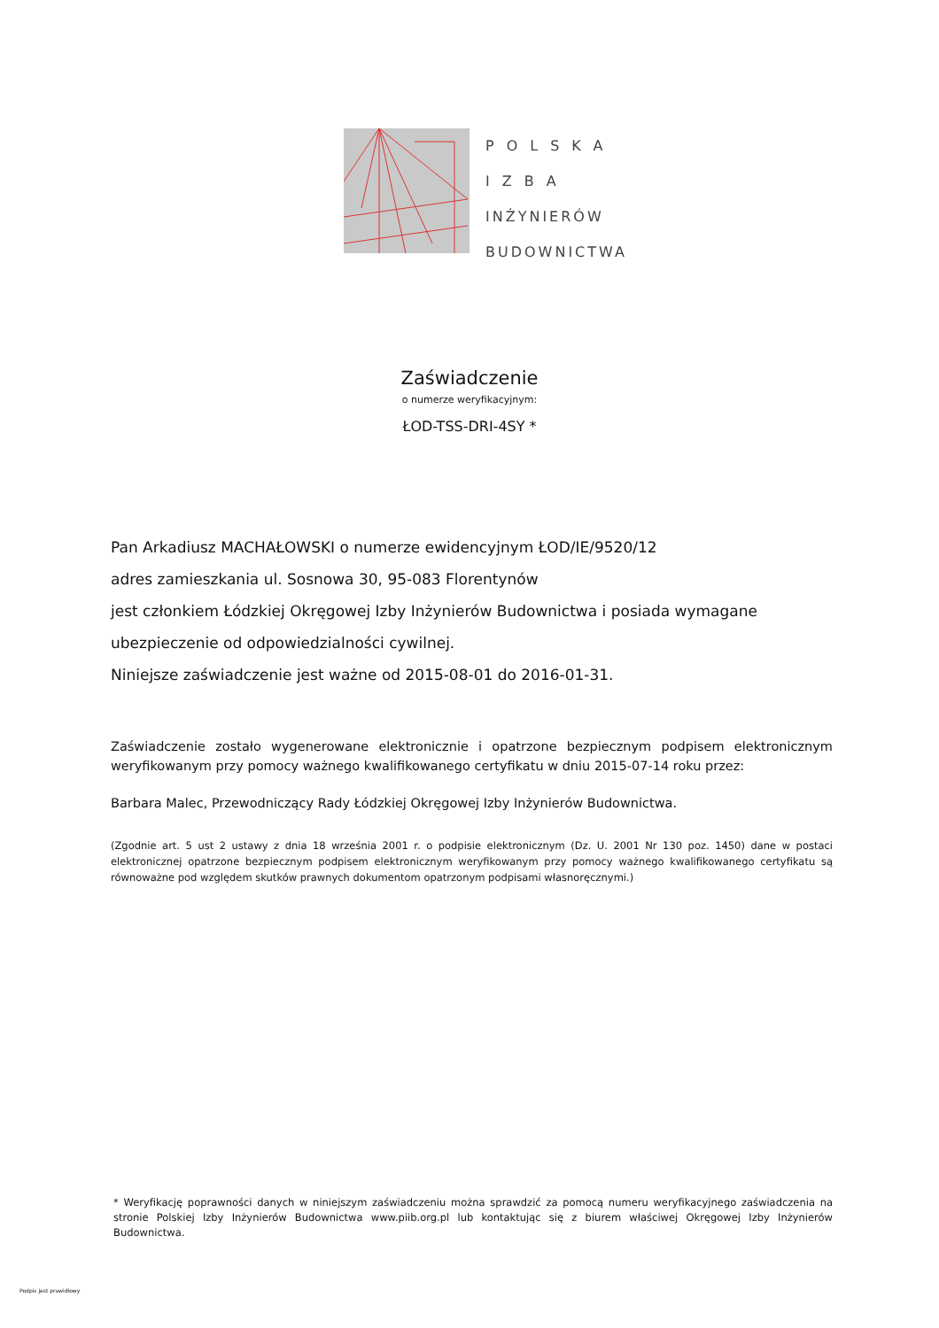POLSKA
IZBA
INŻYNIERÓW
BUDOWNICTWA
Zaświadczenie
o numerze weryfikacyjnym:
ŁOD-TSS-DRI-4SY *
Pan Arkadiusz MACHAŁOWSKI o numerze ewidencyjnym ŁOD/IE/9520/12
adres zamieszkania ul. Sosnowa 30, 95-083 Florentynów
jest członkiem Łódzkiej Okręgowej Izby Inżynierów Budownictwa i posiada wymagane ubezpieczenie od odpowiedzialności cywilnej.
Niniejsze zaświadczenie jest ważne od 2015-08-01 do 2016-01-31.
Zaświadczenie zostało wygenerowane elektronicznie i opatrzone bezpiecznym podpisem elektronicznym weryfikowanym przy pomocy ważnego kwalifikowanego certyfikatu w dniu 2015-07-14 roku przez:
Barbara Malec, Przewodniczący Rady Łódzkiej Okręgowej Izby Inżynierów Budownictwa.
(Zgodnie art. 5 ust 2 ustawy z dnia 18 września 2001 r. o podpisie elektronicznym (Dz. U. 2001 Nr 130 poz. 1450) dane w postaci elektronicznej opatrzone bezpiecznym podpisem elektronicznym weryfikowanym przy pomocy ważnego kwalifikowanego certyfikatu są równoważne pod względem skutków prawnych dokumentom opatrzonym podpisami własnoręcznymi.)
* Weryfikację poprawności danych w niniejszym zaświadczeniu można sprawdzić za pomocą numeru weryfikacyjnego zaświadczenia na stronie Polskiej Izby Inżynierów Budownictwa www.piib.org.pl lub kontaktując się z biurem właściwej Okręgowej Izby Inżynierów Budownictwa.
Podpis jest prawidłowy